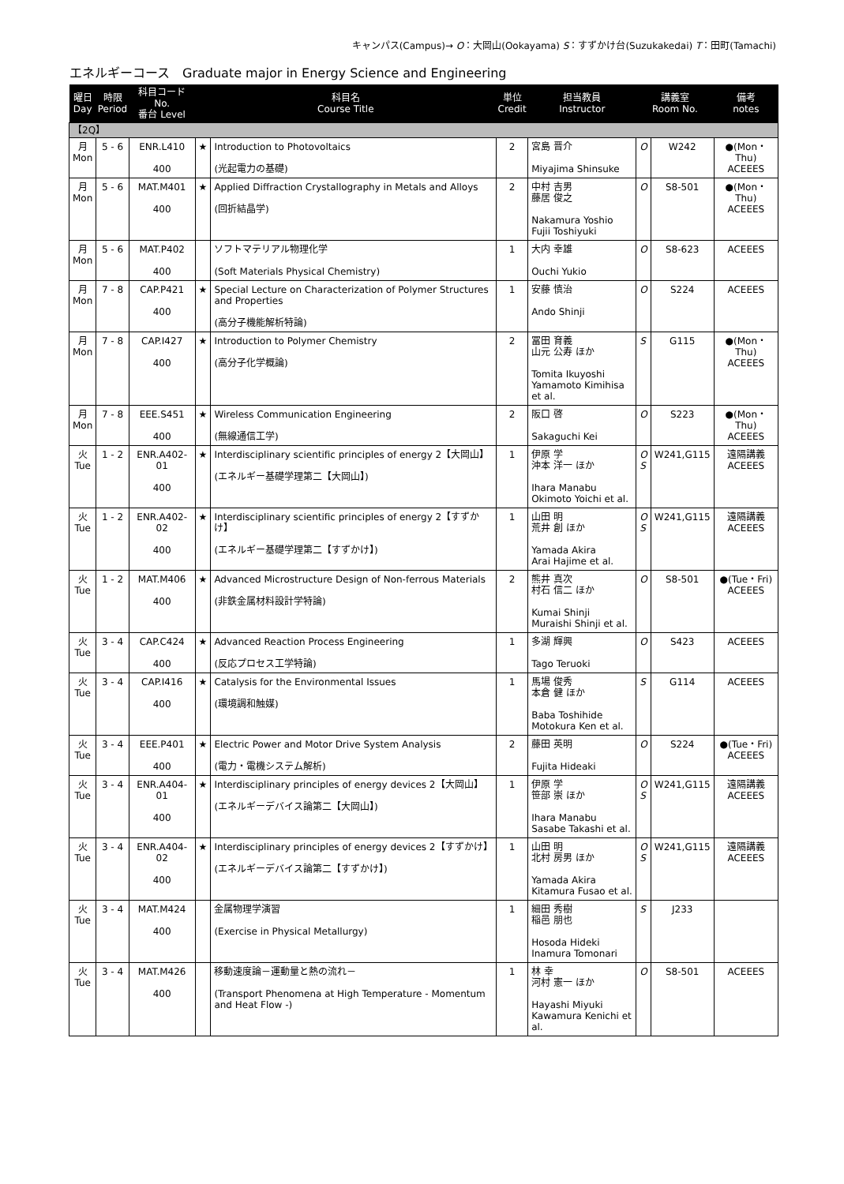キャンパス(Campus)→ O：大岡山(Ookayama) S：すずかけ台(Suzukakedai) T：田町(Tamachi)
エネルギーコース　Graduate major in Energy Science and Engineering
| 曜日 Day | 時限 Period | 科目コード No. 番台 Level | 科目名 Course Title | | 単位 Credit | 担当教員 Instructor | 講義室 Room No. | | 備考 notes |
| --- | --- | --- | --- | --- | --- | --- | --- | --- | --- |
| 【2Q】 | | | | | | | | | |
| 月 Mon | 5 - 6 | ENR.L410 400 | ★ | Introduction to Photovoltaics (光起電力の基礎) | 2 | 宮島 晋介 Miyajima Shinsuke | O | W242 | ●(Mon・Thu) ACEEES |
| 月 Mon | 5 - 6 | MAT.M401 400 | ★ | Applied Diffraction Crystallography in Metals and Alloys (回折結晶学) | 2 | 中村 吉男 藤居 俊之 Nakamura Yoshio Fujii Toshiyuki | O | S8-501 | ●(Mon・Thu) ACEEES |
| 月 Mon | 5 - 6 | MAT.P402 400 | | ソフトマテリアル物理化学 (Soft Materials Physical Chemistry) | 1 | 大内 幸雄 Ouchi Yukio | O | S8-623 | ACEEES |
| 月 Mon | 7 - 8 | CAP.P421 400 | ★ | Special Lecture on Characterization of Polymer Structures and Properties (高分子機能解析特論) | 1 | 安藤 慎治 Ando Shinji | O | S224 | ACEEES |
| 月 Mon | 7 - 8 | CAP.I427 400 | ★ | Introduction to Polymer Chemistry (高分子化学概論) | 2 | 冨田 育義 山元 公寿 ほか Tomita Ikuyoshi Yamamoto Kimihisa et al. | S | G115 | ●(Mon・Thu) ACEEES |
| 月 Mon | 7 - 8 | EEE.S451 400 | ★ | Wireless Communication Engineering (無線通信工学) | 2 | 阪口 啓 Sakaguchi Kei | O | S223 | ●(Mon・Thu) ACEEES |
| 火 Tue | 1 - 2 | ENR.A402-01 400 | ★ | Interdisciplinary scientific principles of energy 2【大岡山】 (エネルギー基礎学理第二【大岡山】) | 1 | 伊原 学 沖本 洋一 ほか Ihara Manabu Okimoto Yoichi et al. | O S | W241,G115 | 遠隔講義 ACEEES |
| 火 Tue | 1 - 2 | ENR.A402-02 400 | ★ | Interdisciplinary scientific principles of energy 2【すずかけ】 (エネルギー基礎学理第二【すずかけ】) | 1 | 山田 明 荒井 創 ほか Yamada Akira Arai Hajime et al. | O S | W241,G115 | 遠隔講義 ACEEES |
| 火 Tue | 1 - 2 | MAT.M406 400 | ★ | Advanced Microstructure Design of Non-ferrous Materials (非鉄金属材料設計学特論) | 2 | 熊井 真次 村石 信二 ほか Kumai Shinji Muraishi Shinji et al. | O | S8-501 | ●(Tue・Fri) ACEEES |
| 火 Tue | 3 - 4 | CAP.C424 400 | ★ | Advanced Reaction Process Engineering (反応プロセス工学特論) | 1 | 多湖 輝興 Tago Teruoki | O | S423 | ACEEES |
| 火 Tue | 3 - 4 | CAP.I416 400 | ★ | Catalysis for the Environmental Issues (環境調和触媒) | 1 | 馬場 俊秀 本倉 健 ほか Baba Toshihide Motokura Ken et al. | S | G114 | ACEEES |
| 火 Tue | 3 - 4 | EEE.P401 400 | ★ | Electric Power and Motor Drive System Analysis (電力・電機システム解析) | 2 | 藤田 英明 Fujita Hideaki | O | S224 | ●(Tue・Fri) ACEEES |
| 火 Tue | 3 - 4 | ENR.A404-01 400 | ★ | Interdisciplinary principles of energy devices 2【大岡山】 (エネルギーデバイス論第二【大岡山】) | 1 | 伊原 学 笹部 崇 ほか Ihara Manabu Sasabe Takashi et al. | O S | W241,G115 | 遠隔講義 ACEEES |
| 火 Tue | 3 - 4 | ENR.A404-02 400 | ★ | Interdisciplinary principles of energy devices 2【すずかけ】 (エネルギーデバイス論第二【すずかけ】) | 1 | 山田 明 北村 房男 ほか Yamada Akira Kitamura Fusao et al. | O S | W241,G115 | 遠隔講義 ACEEES |
| 火 Tue | 3 - 4 | MAT.M424 400 | | 金属物理学演習 (Exercise in Physical Metallurgy) | 1 | 細田 秀樹 稲邑 朋也 Hosoda Hideki Inamura Tomonari | S | J233 | |
| 火 Tue | 3 - 4 | MAT.M426 400 | | 移動速度論－運動量と熱の流れ－ (Transport Phenomena at High Temperature - Momentum and Heat Flow -) | 1 | 林 幸 河村 憲一 ほか Hayashi Miyuki Kawamura Kenichi et al. | O | S8-501 | ACEEES |